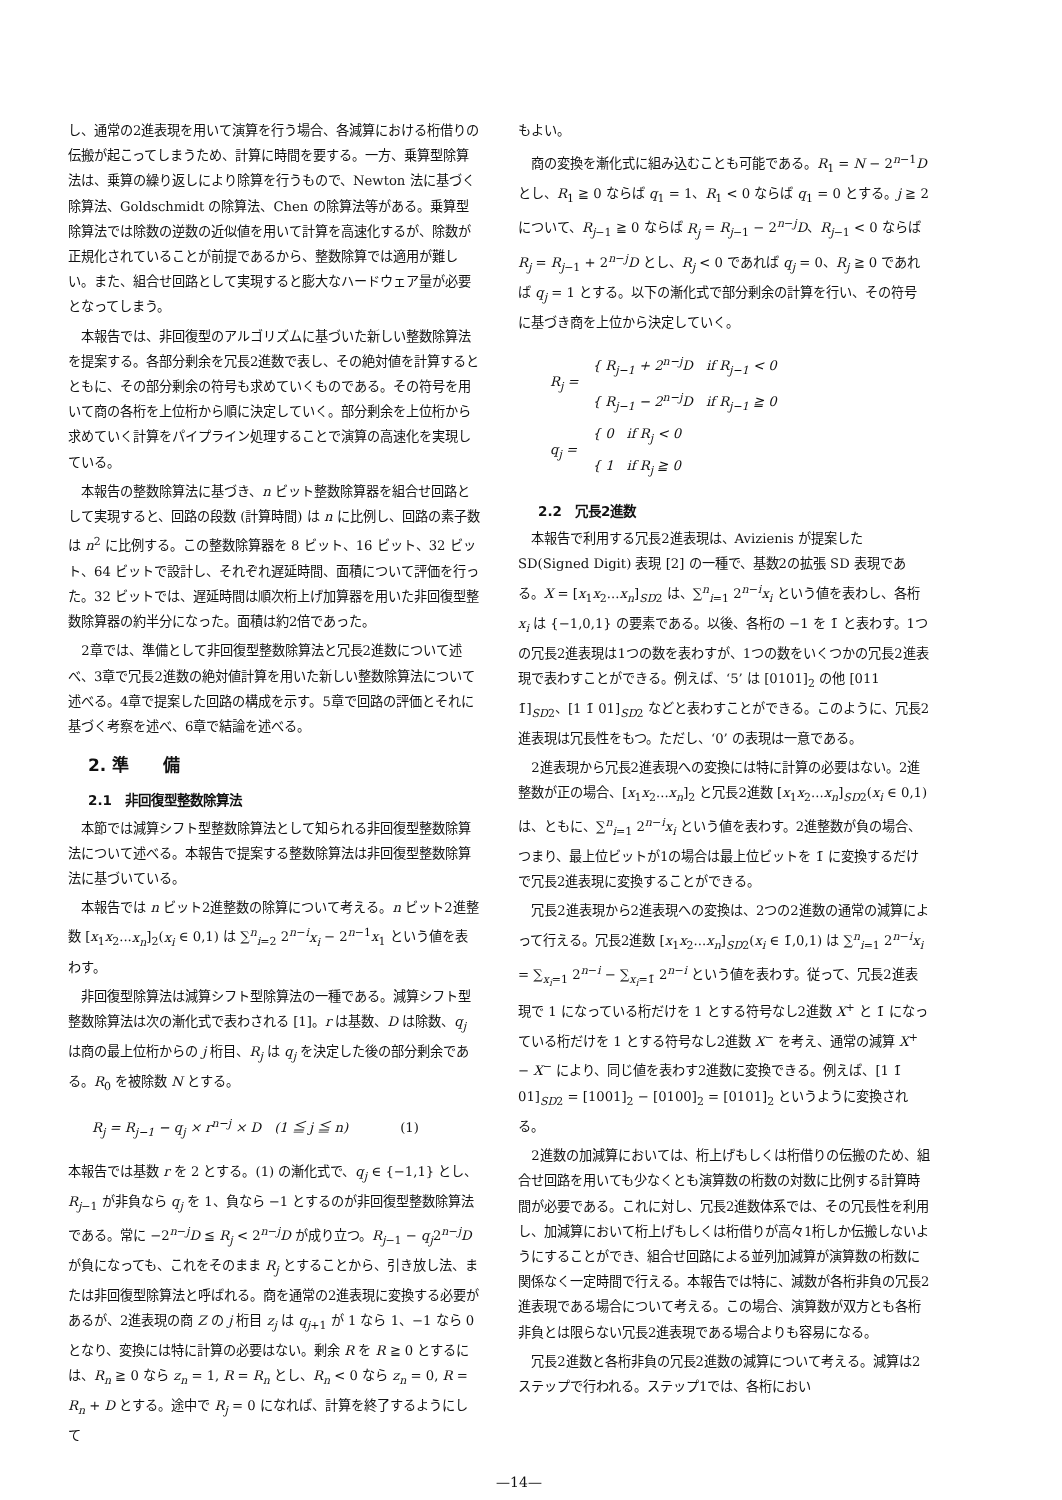し、通常の2進表現を用いて演算を行う場合、各減算における桁借りの伝搬が起こってしまうため、計算に時間を要する。一方、乗算型除算法は、乗算の繰り返しにより除算を行うもので、Newton 法に基づく除算法、Goldschmidt の除算法、Chen の除算法等がある。乗算型除算法では除数の逆数の近似値を用いて計算を高速化するが、除数が正規化されていることが前提であるから、整数除算では適用が難しい。また、組合せ回路として実現すると膨大なハードウェア量が必要となってしまう。
本報告では、非回復型のアルゴリズムに基づいた新しい整数除算法を提案する。各部分剰余を冗長2進数で表し、その絶対値を計算するとともに、その部分剰余の符号も求めていくものである。その符号を用いて商の各桁を上位桁から順に決定していく。部分剰余を上位桁から求めていく計算をパイプライン処理することで演算の高速化を実現している。
本報告の整数除算法に基づき、n ビット整数除算器を組合せ回路として実現すると、回路の段数 (計算時間) は n に比例し、回路の素子数は n<sup>2</sup> に比例する。この整数除算器を 8 ビット、16 ビット、32 ビット、64 ビットで設計し、それぞれ遅延時間、面積について評価を行った。32 ビットでは、遅延時間は順次桁上げ加算器を用いた非回復型整数除算器の約半分になった。面積は約2倍であった。
2章では、準備として非回復型整数除算法と冗長2進数について述べ、3章で冗長2進数の絶対値計算を用いた新しい整数除算法について述べる。4章で提案した回路の構成を示す。5章で回路の評価とそれに基づく考察を述べ、6章で結論を述べる。
2. 準　　備
2.1　非回復型整数除算法
本節では減算シフト型整数除算法として知られる非回復型整数除算法について述べる。本報告で提案する整数除算法は非回復型整数除算法に基づいている。
本報告では n ビット2進整数の除算について考える。n ビット2進整数 [x<sub>1</sub>x<sub>2</sub>...x<sub>n</sub>]<sub>2</sub>(x<sub>i</sub> ∈ 0,1) は ∑<sup>n</sup><sub>i=2</sub> 2<sup>n−i</sup>x<sub>i</sub> − 2<sup>n−1</sup>x<sub>1</sub> という値を表わす。
非回復型除算法は減算シフト型除算法の一種である。減算シフト型整数除算法は次の漸化式で表わされる [1]。r は基数、D は除数、q<sub>j</sub> は商の最上位桁からの j 桁目、R<sub>j</sub> は q<sub>j</sub> を決定した後の部分剰余である。R<sub>0</sub> を被除数 N とする。
R<sub>j</sub> = R<sub>j−1</sub> − q<sub>j</sub> × r<sup>n−j</sup> × D　(1 ≦ j ≦ n)　　　　(1)
本報告では基数 r を 2 とする。(1) の漸化式で、q<sub>j</sub> ∈ {−1,1} とし、R<sub>j−1</sub> が非負なら q<sub>j</sub> を 1、負なら −1 とするのが非回復型整数除算法である。常に −2<sup>n−j</sup>D ≦ R<sub>j</sub> < 2<sup>n−j</sup>D が成り立つ。R<sub>j−1</sub> − q<sub>j</sub>2<sup>n−j</sup>D が負になっても、これをそのまま R<sub>j</sub> とすることから、引き放し法、または非回復型除算法と呼ばれる。商を通常の2進表現に変換する必要があるが、2進表現の商 Z の j 桁目 z<sub>j</sub> は q<sub>j+1</sub> が 1 なら 1、−1 なら 0 となり、変換には特に計算の必要はない。剰余 R を R ≧ 0 とするには、R<sub>n</sub> ≧ 0 なら z<sub>n</sub> = 1, R = R<sub>n</sub> とし、R<sub>n</sub> < 0 なら z<sub>n</sub> = 0, R = R<sub>n</sub> + D とする。途中で R<sub>j</sub> = 0 になれば、計算を終了するようにして
もよい。
商の変換を漸化式に組み込むことも可能である。R<sub>1</sub> = N − 2<sup>n−1</sup>D とし、R<sub>1</sub> ≧ 0 ならば q<sub>1</sub> = 1、R<sub>1</sub> < 0 ならば q<sub>1</sub> = 0 とする。j ≧ 2 について、R<sub>j−1</sub> ≧ 0 ならば R<sub>j</sub> = R<sub>j−1</sub> − 2<sup>n−j</sup>D、R<sub>j−1</sub> < 0 ならば R<sub>j</sub> = R<sub>j−1</sub> + 2<sup>n−j</sup>D とし、R<sub>j</sub> < 0 であれば q<sub>j</sub> = 0、R<sub>j</sub> ≧ 0 であれば q<sub>j</sub> = 1 とする。以下の漸化式で部分剰余の計算を行い、その符号に基づき商を上位から決定していく。
| R<sub>j</sub> = | { R<sub>j−1</sub> + 2<sup>n−j</sup>D if R<sub>j−1</sub> < 0 |
| | { R<sub>j−1</sub> − 2<sup>n−j</sup>D if R<sub>j−1</sub> ≧ 0 |
| q<sub>j</sub> = | { 0 if R<sub>j</sub> < 0 |
| | { 1 if R<sub>j</sub> ≧ 0 |
2.2　冗長2進数
本報告で利用する冗長2進表現は、Avizienis が提案した SD(Signed Digit) 表現 [2] の一種で、基数2の拡張 SD 表現である。X = [x<sub>1</sub>x<sub>2</sub>...x<sub>n</sub>]<sub>SD2</sub> は、∑<sup>n</sup><sub>i=1</sub> 2<sup>n−i</sup>x<sub>i</sub> という値を表わし、各桁 x<sub>i</sub> は {−1,0,1} の要素である。以後、各桁の −1 を 1̄ と表わす。1つの冗長2進表現は1つの数を表わすが、1つの数をいくつかの冗長2進表現で表わすことができる。例えば、‘5’ は [0101]<sub>2</sub> の他 [011 1̄]<sub>SD2</sub>、[1 1̄ 01]<sub>SD2</sub> などと表わすことができる。このように、冗長2進表現は冗長性をもつ。ただし、‘0’ の表現は一意である。
2進表現から冗長2進表現への変換には特に計算の必要はない。2進整数が正の場合、[x<sub>1</sub>x<sub>2</sub>...x<sub>n</sub>]<sub>2</sub> と冗長2進数 [x<sub>1</sub>x<sub>2</sub>...x<sub>n</sub>]<sub>SD2</sub>(x<sub>i</sub> ∈ 0,1) は、ともに、∑<sup>n</sup><sub>i=1</sub> 2<sup>n−i</sup>x<sub>i</sub> という値を表わす。2進整数が負の場合、つまり、最上位ビットが1の場合は最上位ビットを 1̄ に変換するだけで冗長2進表現に変換することができる。
冗長2進表現から2進表現への変換は、2つの2進数の通常の減算によって行える。冗長2進数 [x<sub>1</sub>x<sub>2</sub>...x<sub>n</sub>]<sub>SD2</sub>(x<sub>i</sub> ∈ 1̄,0,1) は ∑<sup>n</sup><sub>i=1</sub> 2<sup>n−i</sup>x<sub>i</sub> = ∑<sub>x<sub>i</sub>=1</sub> 2<sup>n−i</sup> − ∑<sub>x<sub>i</sub>=1̄</sub> 2<sup>n−i</sup> という値を表わす。従って、冗長2進表現で 1 になっている桁だけを 1 とする符号なし2進数 X<sup>+</sup> と 1̄ になっている桁だけを 1 とする符号なし2進数 X<sup>−</sup> を考え、通常の減算 X<sup>+</sup> − X<sup>−</sup> により、同じ値を表わす2進数に変換できる。例えば、[1 1̄ 01]<sub>SD2</sub> = [1001]<sub>2</sub> − [0100]<sub>2</sub> = [0101]<sub>2</sub> というように変換される。
2進数の加減算においては、桁上げもしくは桁借りの伝搬のため、組合せ回路を用いても少なくとも演算数の桁数の対数に比例する計算時間が必要である。これに対し、冗長2進数体系では、その冗長性を利用し、加減算において桁上げもしくは桁借りが高々1桁しか伝搬しないようにすることができ、組合せ回路による並列加減算が演算数の桁数に関係なく一定時間で行える。本報告では特に、減数が各桁非負の冗長2進表現である場合について考える。この場合、演算数が双方とも各桁非負とは限らない冗長2進表現である場合よりも容易になる。
冗長2進数と各桁非負の冗長2進数の減算について考える。減算は2ステップで行われる。ステップ1では、各桁におい
—14—